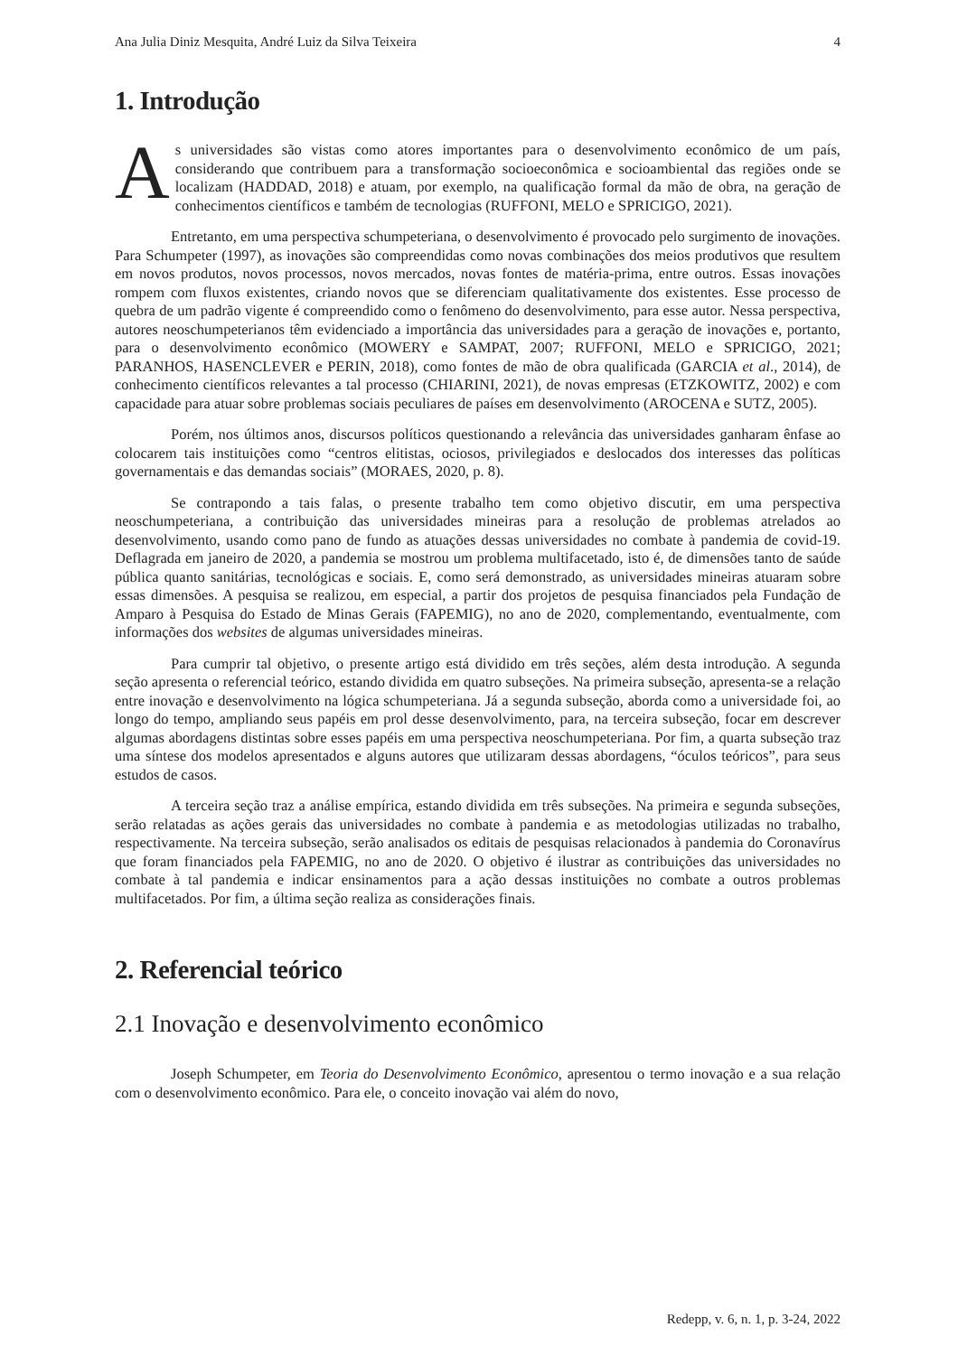Ana Julia Diniz Mesquita, André Luiz da Silva Teixeira 4
1. Introdução
As universidades são vistas como atores importantes para o desenvolvimento econômico de um país, considerando que contribuem para a transformação socioeconômica e socioambiental das regiões onde se localizam (HADDAD, 2018) e atuam, por exemplo, na qualificação formal da mão de obra, na geração de conhecimentos científicos e também de tecnologias (RUFFONI, MELO e SPRICIGO, 2021).
Entretanto, em uma perspectiva schumpeteriana, o desenvolvimento é provocado pelo surgimento de inovações. Para Schumpeter (1997), as inovações são compreendidas como novas combinações dos meios produtivos que resultem em novos produtos, novos processos, novos mercados, novas fontes de matéria-prima, entre outros. Essas inovações rompem com fluxos existentes, criando novos que se diferenciam qualitativamente dos existentes. Esse processo de quebra de um padrão vigente é compreendido como o fenômeno do desenvolvimento, para esse autor. Nessa perspectiva, autores neoschumpeterianos têm evidenciado a importância das universidades para a geração de inovações e, portanto, para o desenvolvimento econômico (MOWERY e SAMPAT, 2007; RUFFONI, MELO e SPRICIGO, 2021; PARANHOS, HASENCLEVER e PERIN, 2018), como fontes de mão de obra qualificada (GARCIA et al., 2014), de conhecimento científicos relevantes a tal processo (CHIARINI, 2021), de novas empresas (ETZKOWITZ, 2002) e com capacidade para atuar sobre problemas sociais peculiares de países em desenvolvimento (AROCENA e SUTZ, 2005).
Porém, nos últimos anos, discursos políticos questionando a relevância das universidades ganharam ênfase ao colocarem tais instituições como “centros elitistas, ociosos, privilegiados e deslocados dos interesses das políticas governamentais e das demandas sociais” (MORAES, 2020, p. 8).
Se contrapondo a tais falas, o presente trabalho tem como objetivo discutir, em uma perspectiva neoschumpeteriana, a contribuição das universidades mineiras para a resolução de problemas atrelados ao desenvolvimento, usando como pano de fundo as atuações dessas universidades no combate à pandemia de covid-19. Deflagrada em janeiro de 2020, a pandemia se mostrou um problema multifacetado, isto é, de dimensões tanto de saúde pública quanto sanitárias, tecnológicas e sociais. E, como será demonstrado, as universidades mineiras atuaram sobre essas dimensões. A pesquisa se realizou, em especial, a partir dos projetos de pesquisa financiados pela Fundação de Amparo à Pesquisa do Estado de Minas Gerais (FAPEMIG), no ano de 2020, complementando, eventualmente, com informações dos websites de algumas universidades mineiras.
Para cumprir tal objetivo, o presente artigo está dividido em três seções, além desta introdução. A segunda seção apresenta o referencial teórico, estando dividida em quatro subseções. Na primeira subseção, apresenta-se a relação entre inovação e desenvolvimento na lógica schumpeteriana. Já a segunda subseção, aborda como a universidade foi, ao longo do tempo, ampliando seus papéis em prol desse desenvolvimento, para, na terceira subseção, focar em descrever algumas abordagens distintas sobre esses papéis em uma perspectiva neoschumpeteriana. Por fim, a quarta subseção traz uma síntese dos modelos apresentados e alguns autores que utilizaram dessas abordagens, “óculos teóricos”, para seus estudos de casos.
A terceira seção traz a análise empírica, estando dividida em três subseções. Na primeira e segunda subseções, serão relatadas as ações gerais das universidades no combate à pandemia e as metodologias utilizadas no trabalho, respectivamente. Na terceira subseção, serão analisados os editais de pesquisas relacionados à pandemia do Coronavírus que foram financiados pela FAPEMIG, no ano de 2020. O objetivo é ilustrar as contribuições das universidades no combate à tal pandemia e indicar ensinamentos para a ação dessas instituições no combate a outros problemas multifacetados. Por fim, a última seção realiza as considerações finais.
2. Referencial teórico
2.1 Inovação e desenvolvimento econômico
Joseph Schumpeter, em Teoria do Desenvolvimento Econômico, apresentou o termo inovação e a sua relação com o desenvolvimento econômico. Para ele, o conceito inovação vai além do novo,
Redepp, v. 6, n. 1, p. 3-24, 2022